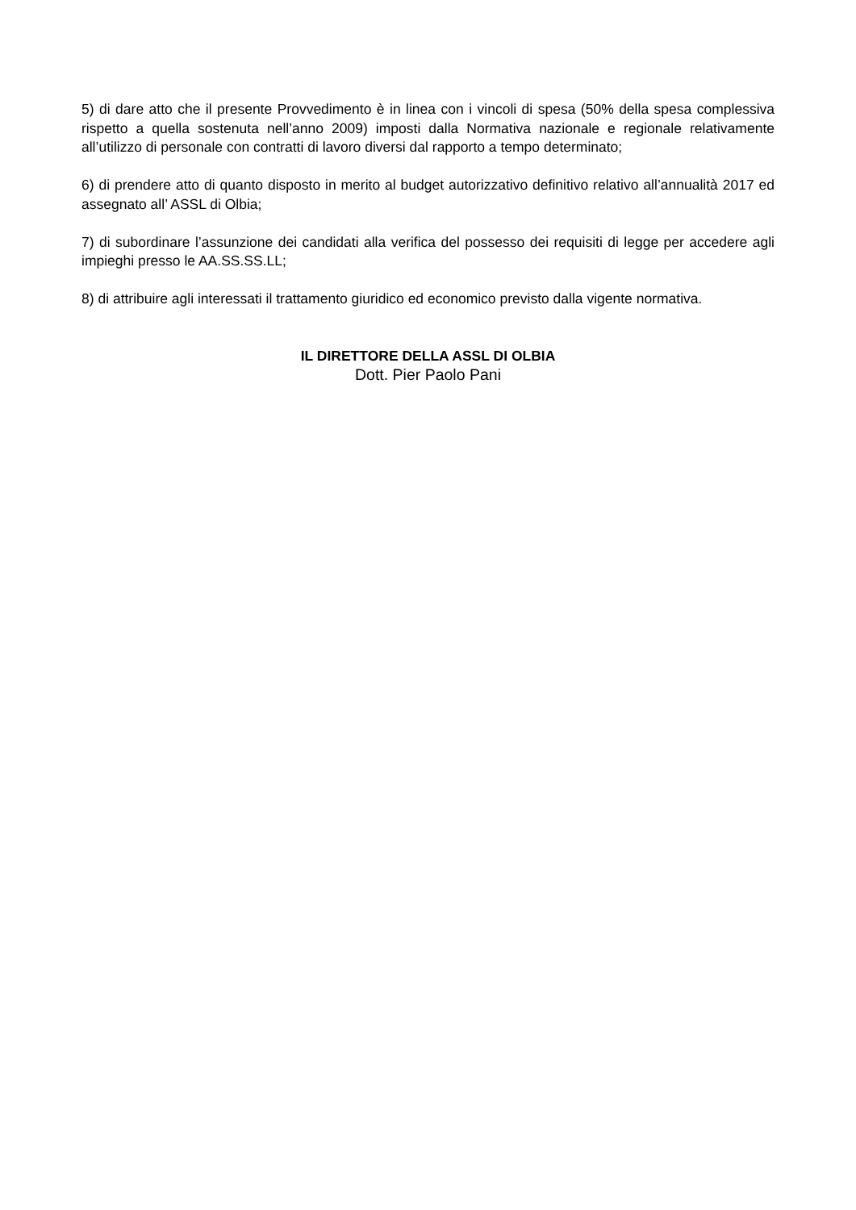5) di dare atto che il presente Provvedimento è in linea con i vincoli di spesa (50% della spesa complessiva rispetto a quella sostenuta nell’anno 2009) imposti dalla Normativa nazionale e regionale relativamente all’utilizzo di personale con contratti di lavoro diversi dal rapporto a tempo determinato;
6) di prendere atto di quanto disposto in merito al budget autorizzativo definitivo relativo all’annualità 2017 ed assegnato all’ ASSL di Olbia;
7) di subordinare l’assunzione dei candidati alla verifica del possesso dei requisiti di legge per accedere agli impieghi presso le AA.SS.SS.LL;
8) di attribuire agli interessati il trattamento giuridico ed economico previsto dalla vigente normativa.
IL DIRETTORE DELLA ASSL DI OLBIA
Dott. Pier Paolo Pani